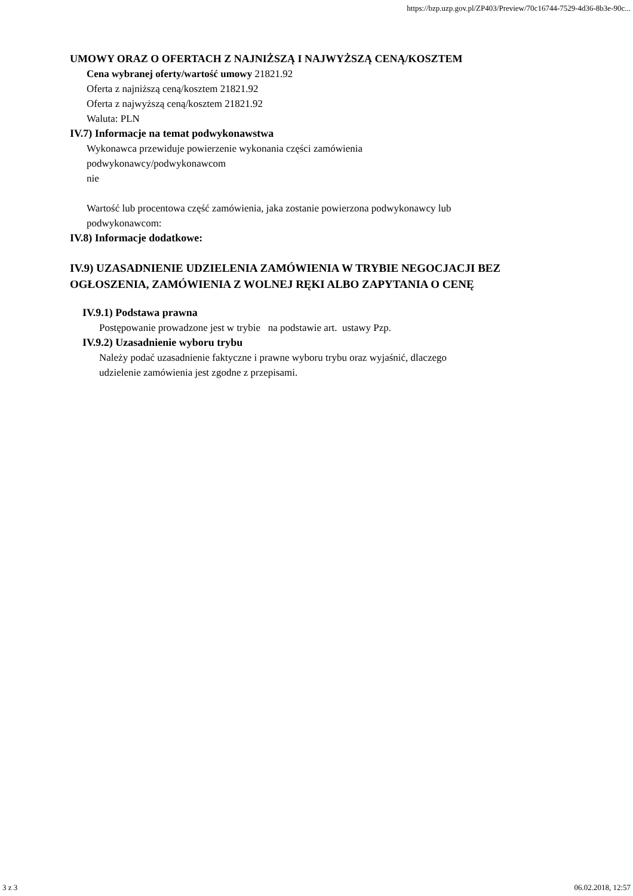https://bzp.uzp.gov.pl/ZP403/Preview/70c16744-7529-4d36-8b3e-90c...
UMOWY ORAZ O OFERTACH Z NAJNIŻSZĄ I NAJWYŻSZĄ CENĄ/KOSZTEM
Cena wybranej oferty/wartość umowy 21821.92
Oferta z najniższą ceną/kosztem 21821.92
Oferta z najwyższą ceną/kosztem 21821.92
Waluta: PLN
IV.7) Informacje na temat podwykonawstwa
Wykonawca przewiduje powierzenie wykonania części zamówienia
podwykonawcy/podwykonawcom
nie
Wartość lub procentowa część zamówienia, jaka zostanie powierzona podwykonawcy lub
podwykonawcom:
IV.8) Informacje dodatkowe:
IV.9) UZASADNIENIE UDZIELENIA ZAMÓWIENIA W TRYBIE NEGOCJACJI BEZ OGŁOSZENIA, ZAMÓWIENIA Z WOLNEJ RĘKI ALBO ZAPYTANIA O CENĘ
IV.9.1) Podstawa prawna
Postępowanie prowadzone jest w trybie na podstawie art. ustawy Pzp.
IV.9.2) Uzasadnienie wyboru trybu
Należy podać uzasadnienie faktyczne i prawne wyboru trybu oraz wyjaśnić, dlaczego
udzielenie zamówienia jest zgodne z przepisami.
3 z 3 06.02.2018, 12:57